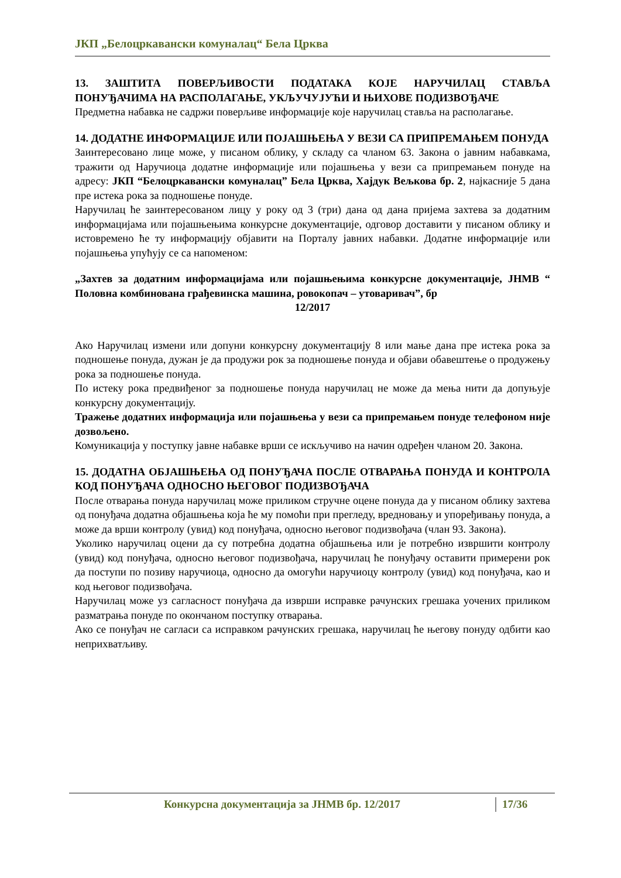ЈКП „Белоцркавански комуналац“ Бела Црква
13. ЗАШТИТА ПОВЕРЉИВОСТИ ПОДАТАКА КОЈЕ НАРУЧИЛАЦ СТАВЉА ПОНУЂАЧИМА НА РАСПОЛАГАЊЕ, УКЉУЧУЈУЋИ И ЊИХОВЕ ПОДИЗВОЂАЧЕ
Предметна набавка не садржи поверљиве информације које наручилац ставља на располагање.
14. ДОДАТНЕ ИНФОРМАЦИЈЕ ИЛИ ПОЈАШЊЕЊА У ВЕЗИ СА ПРИПРЕМАЊЕМ ПОНУДА
Заинтересовано лице може, у писаном облику, у складу са чланом 63. Закона о јавним набавкама, тражити од Наручиоца додатне информације или појашњења у вези са припремањем понуде на адресу: ЈКП “Белоцркавански комуналац” Бела Црква, Хајдук Вељкова бр. 2, најкасније 5 дана пре истека рока за подношење понуде.
Наручилац ће заинтересованом лицу у року од 3 (три) дана од дана пријема захтева за додатним информацијама или појашњењима конкурсне документације, одговор доставити у писаном облику и истовремено ће ту информацију објавити на Порталу јавних набавки. Додатне информације или појашњења упућују се са напоменом:
„Захтев за додатним информацијама или појашњењима конкурсне документације, ЈНМВ “ Половна комбинована грађевинска машина, ровокопач – утоваривач”, бр
12/2017
Ако Наручилац измени или допуни конкурсну документацију 8 или мање дана пре истека рока за подношење понуда, дужан је да продужи рок за подношење понуда и објави обавештење о продужењу рока за подношење понуда.
По истеку рока предвиђеног за подношење понуда наручилац не може да мења нити да допуњује конкурсну документацију.
Тражење додатних информација или појашњења у вези са припремањем понуде телефоном није дозвољено.
Комуникација у поступку јавне набавке врши се искључиво на начин одређен чланом 20. Закона.
15. ДОДАТНА ОБЈАШЊЕЊА ОД ПОНУЂАЧА ПОСЛЕ ОТВАРАЊА ПОНУДА И КОНТРОЛА КОД ПОНУЂАЧА ОДНОСНО ЊЕГОВОГ ПОДИЗВОЂАЧА
После отварања понуда наручилац може приликом стручне оцене понуда да у писаном облику захтева од понуђача додатна објашњења која ће му помоћи при прегледу, вредновању и упоређивању понуда, а може да врши контролу (увид) код понуђача, односно његовог подизвођача (члан 93. Закона).
Уколико наручилац оцени да су потребна додатна објашњења или је потребно извршити контролу (увид) код понуђача, односно његовог подизвођача, наручилац ће понуђачу оставити примерени рок да поступи по позиву наручиоца, односно да омогући наручиоцу контролу (увид) код понуђача, као и код његовог подизвођача.
Наручилац може уз сагласност понуђача да изврши исправке рачунских грешака уочених приликом разматрања понуде по окончаном поступку отварања.
Ако се понуђач не сагласи са исправком рачунских грешака, наручилац ће његову понуду одбити као неприхватљиву.
Конкурсна документација за ЈНМВ бр. 12/2017 17/36